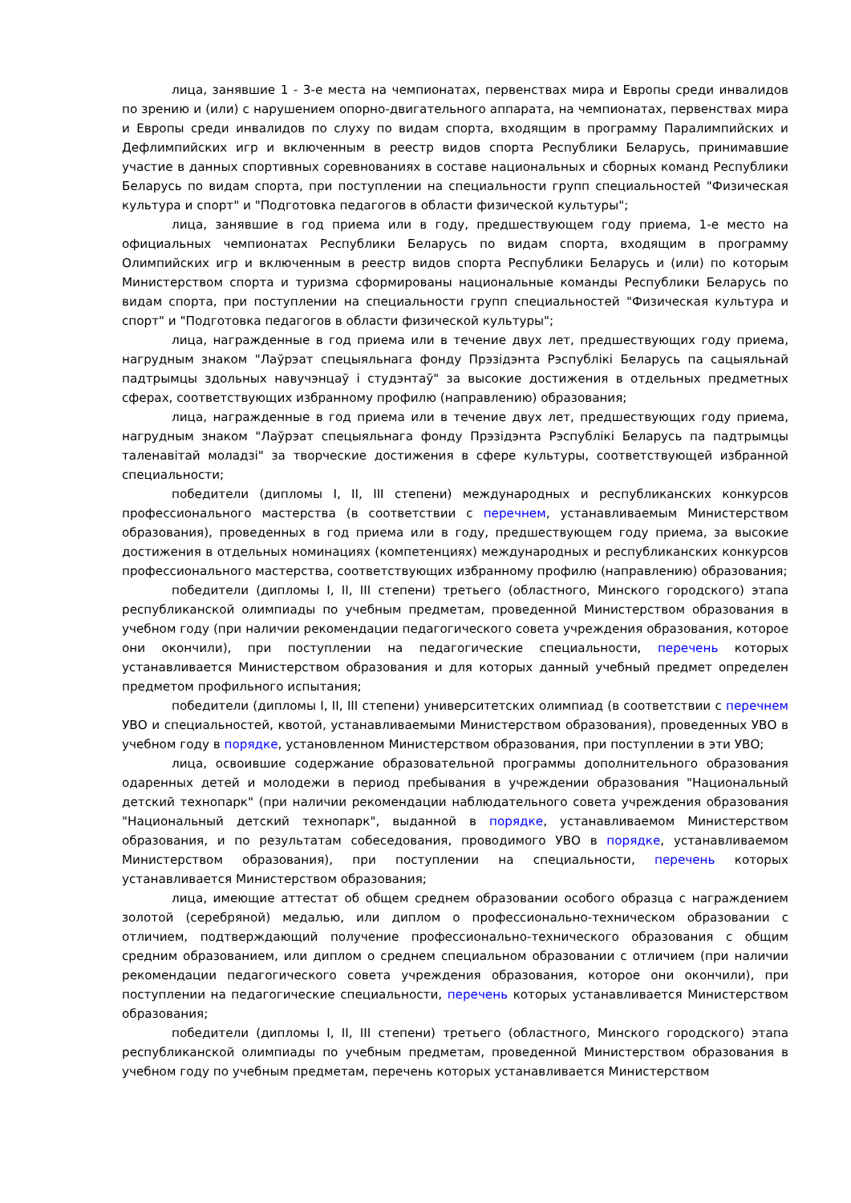лица, занявшие 1 - 3-е места на чемпионатах, первенствах мира и Европы среди инвалидов по зрению и (или) с нарушением опорно-двигательного аппарата, на чемпионатах, первенствах мира и Европы среди инвалидов по слуху по видам спорта, входящим в программу Паралимпийских и Дефлимпийских игр и включенным в реестр видов спорта Республики Беларусь, принимавшие участие в данных спортивных соревнованиях в составе национальных и сборных команд Республики Беларусь по видам спорта, при поступлении на специальности групп специальностей "Физическая культура и спорт" и "Подготовка педагогов в области физической культуры";
лица, занявшие в год приема или в году, предшествующем году приема, 1-е место на официальных чемпионатах Республики Беларусь по видам спорта, входящим в программу Олимпийских игр и включенным в реестр видов спорта Республики Беларусь и (или) по которым Министерством спорта и туризма сформированы национальные команды Республики Беларусь по видам спорта, при поступлении на специальности групп специальностей "Физическая культура и спорт" и "Подготовка педагогов в области физической культуры";
лица, награжденные в год приема или в течение двух лет, предшествующих году приема, нагрудным знаком "Лаўрэат спецыяльнага фонду Прэзідэнта Рэспублікі Беларусь па сацыяльнай падтрымцы здольных навучэнцаў і студэнтаў" за высокие достижения в отдельных предметных сферах, соответствующих избранному профилю (направлению) образования;
лица, награжденные в год приема или в течение двух лет, предшествующих году приема, нагрудным знаком "Лаўрэат спецыяльнага фонду Прэзідэнта Рэспублікі Беларусь па падтрымцы таленавітай моладзі" за творческие достижения в сфере культуры, соответствующей избранной специальности;
победители (дипломы I, II, III степени) международных и республиканских конкурсов профессионального мастерства (в соответствии с перечнем, устанавливаемым Министерством образования), проведенных в год приема или в году, предшествующем году приема, за высокие достижения в отдельных номинациях (компетенциях) международных и республиканских конкурсов профессионального мастерства, соответствующих избранному профилю (направлению) образования;
победители (дипломы I, II, III степени) третьего (областного, Минского городского) этапа республиканской олимпиады по учебным предметам, проведенной Министерством образования в учебном году (при наличии рекомендации педагогического совета учреждения образования, которое они окончили), при поступлении на педагогические специальности, перечень которых устанавливается Министерством образования и для которых данный учебный предмет определен предметом профильного испытания;
победители (дипломы I, II, III степени) университетских олимпиад (в соответствии с перечнем УВО и специальностей, квотой, устанавливаемыми Министерством образования), проведенных УВО в учебном году в порядке, установленном Министерством образования, при поступлении в эти УВО;
лица, освоившие содержание образовательной программы дополнительного образования одаренных детей и молодежи в период пребывания в учреждении образования "Национальный детский технопарк" (при наличии рекомендации наблюдательного совета учреждения образования "Национальный детский технопарк", выданной в порядке, устанавливаемом Министерством образования, и по результатам собеседования, проводимого УВО в порядке, устанавливаемом Министерством образования), при поступлении на специальности, перечень которых устанавливается Министерством образования;
лица, имеющие аттестат об общем среднем образовании особого образца с награждением золотой (серебряной) медалью, или диплом о профессионально-техническом образовании с отличием, подтверждающий получение профессионально-технического образования с общим средним образованием, или диплом о среднем специальном образовании с отличием (при наличии рекомендации педагогического совета учреждения образования, которое они окончили), при поступлении на педагогические специальности, перечень которых устанавливается Министерством образования;
победители (дипломы I, II, III степени) третьего (областного, Минского городского) этапа республиканской олимпиады по учебным предметам, проведенной Министерством образования в учебном году по учебным предметам, перечень которых устанавливается Министерством